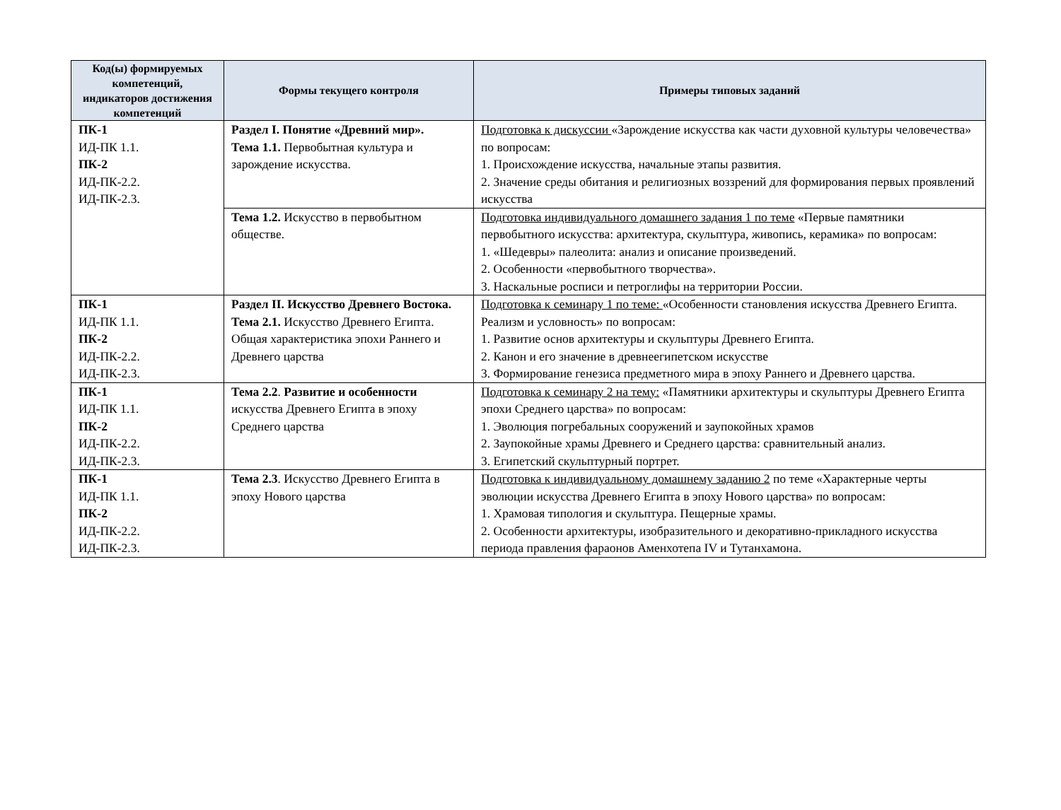| Код(ы) формируемых компетенций, индикаторов достижения компетенций | Формы текущего контроля | Примеры типовых заданий |
| --- | --- | --- |
| ПК-1 ИД-ПК 1.1. ПК-2 ИД-ПК-2.2. ИД-ПК-2.3. | Раздел I. Понятие «Древний мир». Тема 1.1. Первобытная культура и зарождение искусства. | Подготовка к дискуссии «Зарождение искусства как части духовной культуры человечества» по вопросам: 1. Происхождение искусства, начальные этапы развития. 2. Значение среды обитания и религиозных воззрений для формирования первых проявлений искусства |
| | Тема 1.2. Искусство в первобытном обществе. | Подготовка индивидуального домашнего задания 1 по теме «Первые памятники первобытного искусства: архитектура, скульптура, живопись, керамика» по вопросам: 1. «Шедевры» палеолита: анализ и описание произведений. 2. Особенности «первобытного творчества». 3. Наскальные росписи и петроглифы на территории России. |
| ПК-1 ИД-ПК 1.1. ПК-2 ИД-ПК-2.2. ИД-ПК-2.3. | Раздел II. Искусство Древнего Востока. Тема 2.1. Искусство Древнего Египта. Общая характеристика эпохи Раннего и Древнего царства | Подготовка к семинару 1 по теме: «Особенности становления искусства Древнего Египта. Реализм и условность» по вопросам: 1. Развитие основ архитектуры и скульптуры Древнего Египта. 2. Канон и его значение в древнеегипетском искусстве 3. Формирование генезиса предметного мира в эпоху Раннего и Древнего царства. |
| ПК-1 ИД-ПК 1.1. ПК-2 ИД-ПК-2.2. ИД-ПК-2.3. | Тема 2.2 . Развитие и особенности искусства Древнего Египта в эпоху Среднего царства | Подготовка к семинару 2 на тему: «Памятники архитектуры и скульптуры Древнего Египта эпохи Среднего царства» по вопросам: 1. Эволюция погребальных сооружений и заупокойных храмов 2. Заупокойные храмы Древнего и Среднего царства: сравнительный анализ. 3. Египетский скульптурный портрет. |
| ПК-1 ИД-ПК 1.1. ПК-2 ИД-ПК-2.2. ИД-ПК-2.3. | Тема 2.3 . Искусство Древнего Египта в эпоху Нового царства | Подготовка к индивидуальному домашнему заданию 2 по теме «Характерные черты эволюции искусства Древнего Египта в эпоху Нового царства» по вопросам: 1. Храмовая типология и скульптура. Пещерные храмы. 2. Особенности архитектуры, изобразительного и декоративно-прикладного искусства периода правления фараонов Аменхотепа IV и Тутанхамона. |